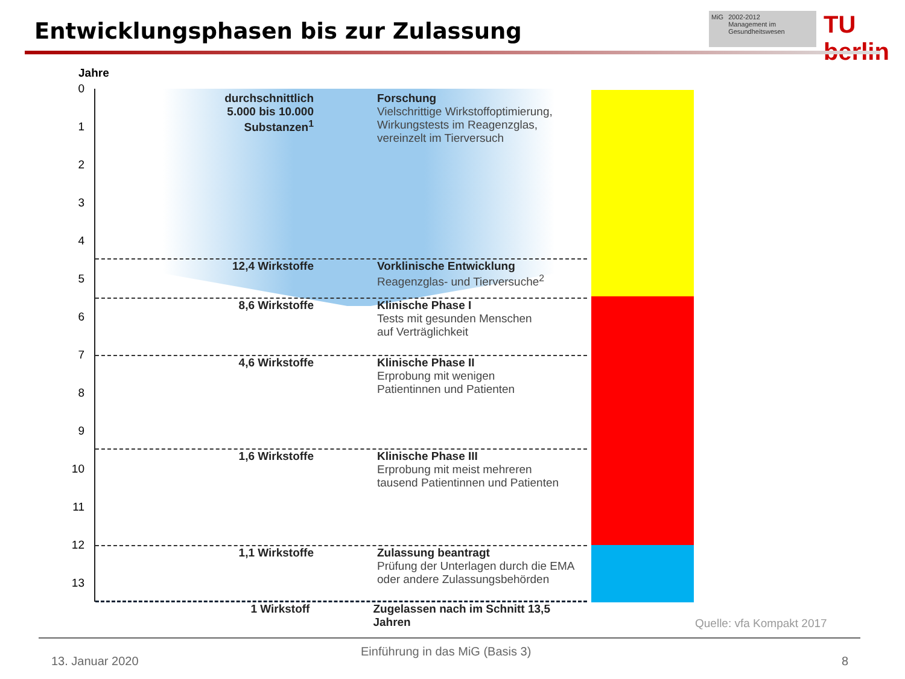Entwicklungsphasen bis zur Zulassung
MiG 2002-2012
Management im Gesundheitswesen
TU berlin
Jahre
0
1
2
3
4
5
6
7
8
9
10
11
12
13
durchschnittlich
5.000 bis 10.000
Substanzen<sup>1</sup>
Forschung
Vielschrittige Wirkstoffoptimierung,
Wirkungstests im Reagenzglas,
vereinzelt im Tierversuch
12,4 Wirkstoffe Vorklinische Entwicklung
Reagenzglas- und Tierversuche<sup>2</sup>
8,6 Wirkstoffe Klinische Phase I
Tests mit gesunden Menschen
auf Verträglichkeit
4,6 Wirkstoffe Klinische Phase II
Erprobung mit wenigen
Patientinnen und Patienten
1,6 Wirkstoffe Klinische Phase III
Erprobung mit meist mehreren
tausend Patientinnen und Patienten
1,1 Wirkstoffe Zulassung beantragt
Prüfung der Unterlagen durch die EMA
oder andere Zulassungsbehörden
1 Wirkstoff Zugelassen nach im Schnitt 13,5 Jahren
Quelle: vfa Kompakt 2017
13. Januar 2020
Einführung in das MiG (Basis 3)
8